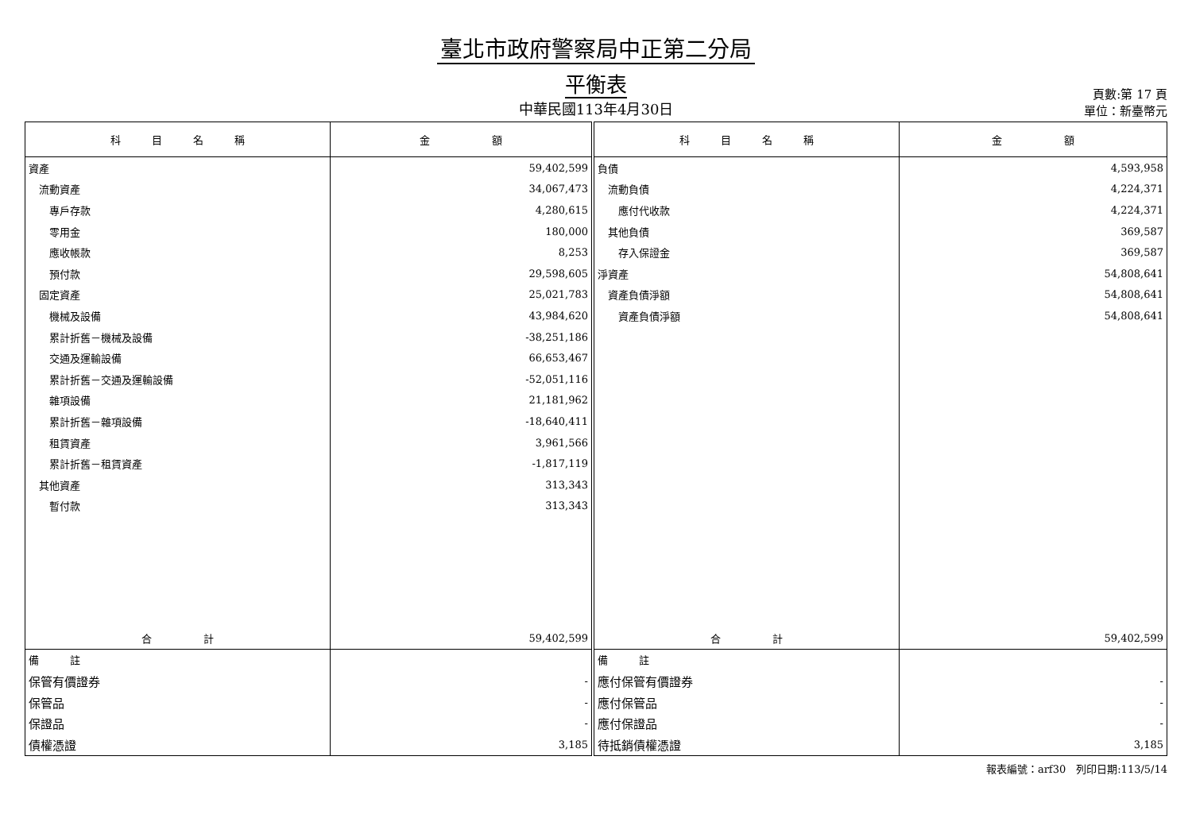臺北市政府警察局中正第二分局
平衡表
中華民國113年4月30日
頁數:第 17 頁
單位：新臺幣元
| 科 目 名 稱 | 金 額 | 科 目 名 稱 | 金 額 |
| --- | --- | --- | --- |
| 資產 | 59,402,599 | 負債 | 4,593,958 |
| 流動資產 | 34,067,473 | 流動負債 | 4,224,371 |
| 專戶存款 | 4,280,615 | 應付代收款 | 4,224,371 |
| 零用金 | 180,000 | 其他負債 | 369,587 |
| 應收帳款 | 8,253 | 存入保證金 | 369,587 |
| 預付款 | 29,598,605 | 淨資產 | 54,808,641 |
| 固定資產 | 25,021,783 | 資產負債淨額 | 54,808,641 |
| 機械及設備 | 43,984,620 | 資產負債淨額 | 54,808,641 |
| 累計折舊－機械及設備 | -38,251,186 | | |
| 交通及運輸設備 | 66,653,467 | | |
| 累計折舊－交通及運輸設備 | -52,051,116 | | |
| 雜項設備 | 21,181,962 | | |
| 累計折舊－雜項設備 | -18,640,411 | | |
| 租賃資產 | 3,961,566 | | |
| 累計折舊－租賃資產 | -1,817,119 | | |
| 其他資產 | 313,343 | | |
| 暫付款 | 313,343 | | |
| 合 計 | 59,402,599 | 合 計 | 59,402,599 |
| 備 註 | | 備 註 | |
| 保管有價證券 | - | 應付保管有價證券 | - |
| 保管品 | - | 應付保管品 | - |
| 保證品 | - | 應付保證品 | - |
| 債權憑證 | 3,185 | 待抵銷債權憑證 | 3,185 |
報表編號：arf30　列印日期:113/5/14